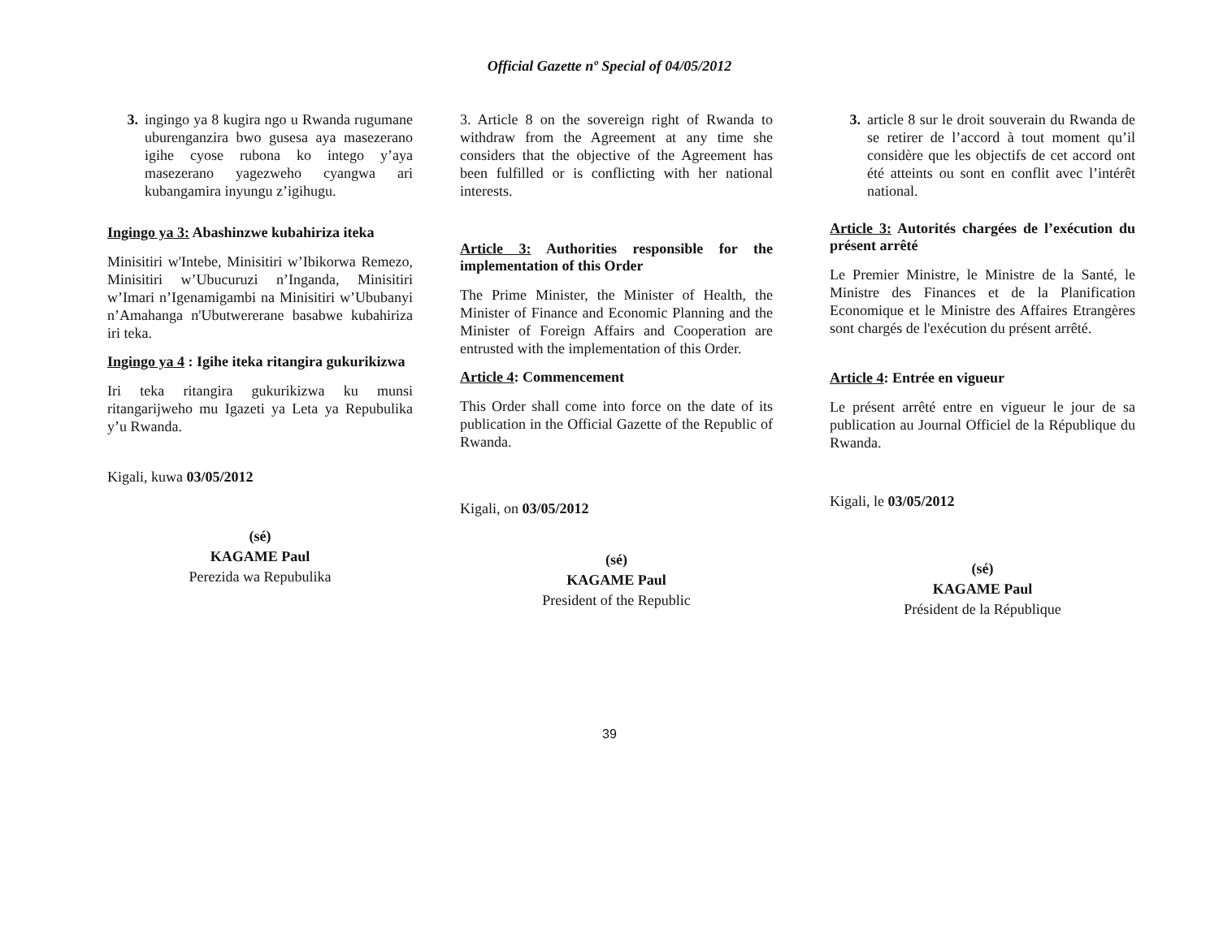Official Gazette nº Special of 04/05/2012
3. ingingo ya 8 kugira ngo u Rwanda rugumane uburenganzira bwo gusesa aya masezerano igihe cyose rubona ko intego y’aya masezerano yagezweho cyangwa ari kubangamira inyungu z’igihugu.
Ingingo ya 3: Abashinzwe kubahiriza iteka
Minisitiri w'Intebe, Minisitiri w’Ibikorwa Remezo, Minisitiri w’Ubucuruzi n’Inganda, Minisitiri w’Imari n’Igenamigambi na Minisitiri w’Ububanyi n’Amahanga n'Ubutwererane basabwe kubahiriza iri teka.
Ingingo ya 4 : Igihe iteka ritangira gukurikizwa
Iri teka ritangira gukurikizwa ku munsi ritangarijweho mu Igazeti ya Leta ya Repubulika y’u Rwanda.
Kigali, kuwa 03/05/2012
(sé)
KAGAME Paul
Perezida wa Repubulika
3. Article 8 on the sovereign right of Rwanda to withdraw from the Agreement at any time she considers that the objective of the Agreement has been fulfilled or is conflicting with her national interests.
Article 3: Authorities responsible for the implementation of this Order
The Prime Minister, the Minister of Health, the Minister of Finance and Economic Planning and the Minister of Foreign Affairs and Cooperation are entrusted with the implementation of this Order.
Article 4: Commencement
This Order shall come into force on the date of its publication in the Official Gazette of the Republic of Rwanda.
Kigali, on 03/05/2012
(sé)
KAGAME Paul
President of the Republic
3. article 8 sur le droit souverain du Rwanda de se retirer de l’accord à tout moment qu’il considère que les objectifs de cet accord ont été atteints ou sont en conflit avec l’intérêt national.
Article 3: Autorités chargées de l’exécution du présent arrêté
Le Premier Ministre, le Ministre de la Santé, le Ministre des Finances et de la Planification Economique et le Ministre des Affaires Etrangères sont chargés de l'exécution du présent arrêté.
Article 4: Entrée en vigueur
Le présent arrêté entre en vigueur le jour de sa publication au Journal Officiel de la République du Rwanda.
Kigali, le 03/05/2012
(sé)
KAGAME Paul
Président de la République
39